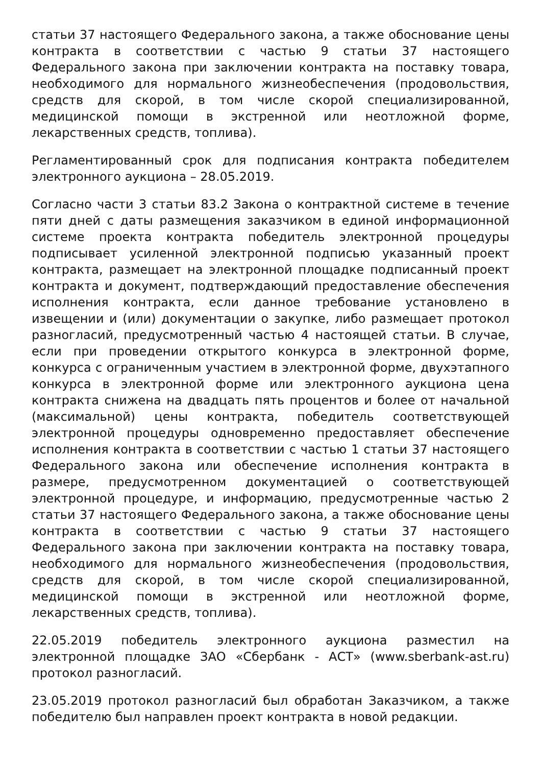статьи 37 настоящего Федерального закона, а также обоснование цены контракта в соответствии с частью 9 статьи 37 настоящего Федерального закона при заключении контракта на поставку товара, необходимого для нормального жизнеобеспечения (продовольствия, средств для скорой, в том числе скорой специализированной, медицинской помощи в экстренной или неотложной форме, лекарственных средств, топлива).
Регламентированный срок для подписания контракта победителем электронного аукциона – 28.05.2019.
Согласно части 3 статьи 83.2 Закона о контрактной системе в течение пяти дней с даты размещения заказчиком в единой информационной системе проекта контракта победитель электронной процедуры подписывает усиленной электронной подписью указанный проект контракта, размещает на электронной площадке подписанный проект контракта и документ, подтверждающий предоставление обеспечения исполнения контракта, если данное требование установлено в извещении и (или) документации о закупке, либо размещает протокол разногласий, предусмотренный частью 4 настоящей статьи. В случае, если при проведении открытого конкурса в электронной форме, конкурса с ограниченным участием в электронной форме, двухэтапного конкурса в электронной форме или электронного аукциона цена контракта снижена на двадцать пять процентов и более от начальной (максимальной) цены контракта, победитель соответствующей электронной процедуры одновременно предоставляет обеспечение исполнения контракта в соответствии с частью 1 статьи 37 настоящего Федерального закона или обеспечение исполнения контракта в размере, предусмотренном документацией о соответствующей электронной процедуре, и информацию, предусмотренные частью 2 статьи 37 настоящего Федерального закона, а также обоснование цены контракта в соответствии с частью 9 статьи 37 настоящего Федерального закона при заключении контракта на поставку товара, необходимого для нормального жизнеобеспечения (продовольствия, средств для скорой, в том числе скорой специализированной, медицинской помощи в экстренной или неотложной форме, лекарственных средств, топлива).
22.05.2019 победитель электронного аукциона разместил на электронной площадке ЗАО «Сбербанк - АСТ» (www.sberbank-ast.ru) протокол разногласий.
23.05.2019 протокол разногласий был обработан Заказчиком, а также победителю был направлен проект контракта в новой редакции.